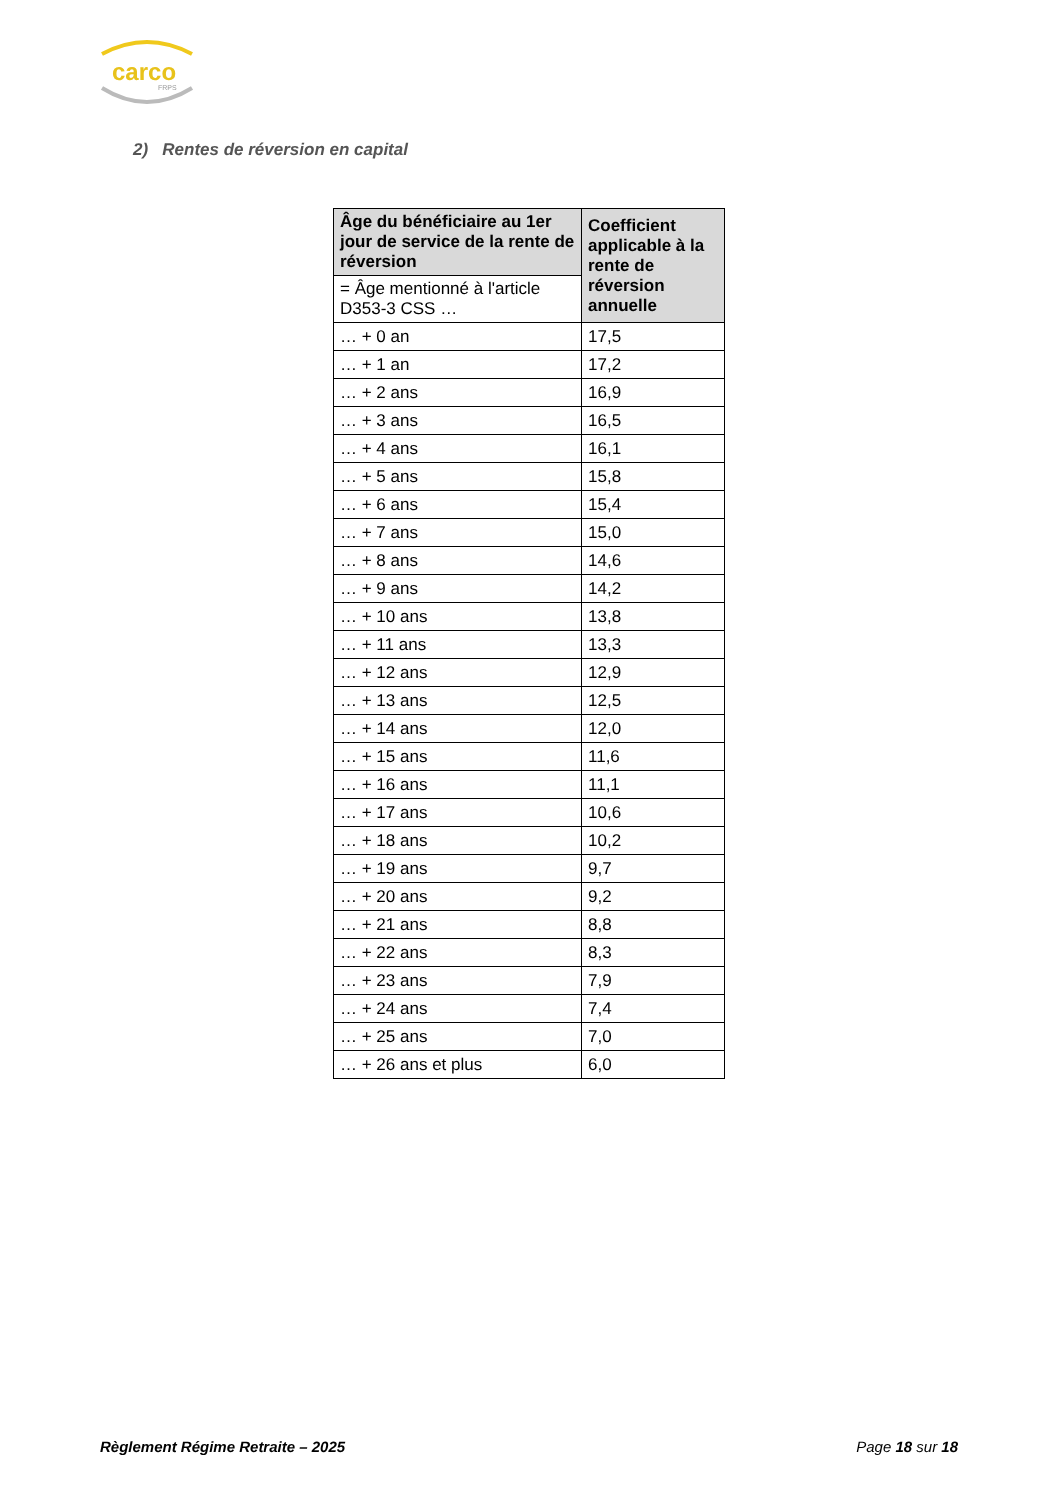carco
FRPS
2) Rentes de réversion en capital
| Âge du bénéficiaire au 1er jour de service de la rente de réversion | Coefficient applicable à la rente de réversion annuelle |
| --- | --- |
| = Âge mentionné à l'article D353-3 CSS … | |
| … + 0 an | 17,5 |
| … + 1 an | 17,2 |
| … + 2 ans | 16,9 |
| … + 3 ans | 16,5 |
| … + 4 ans | 16,1 |
| … + 5 ans | 15,8 |
| … + 6 ans | 15,4 |
| … + 7 ans | 15,0 |
| … + 8 ans | 14,6 |
| … + 9 ans | 14,2 |
| … + 10 ans | 13,8 |
| … + 11 ans | 13,3 |
| … + 12 ans | 12,9 |
| … + 13 ans | 12,5 |
| … + 14 ans | 12,0 |
| … + 15 ans | 11,6 |
| … + 16 ans | 11,1 |
| … + 17 ans | 10,6 |
| … + 18 ans | 10,2 |
| … + 19 ans | 9,7 |
| … + 20 ans | 9,2 |
| … + 21 ans | 8,8 |
| … + 22 ans | 8,3 |
| … + 23 ans | 7,9 |
| … + 24 ans | 7,4 |
| … + 25 ans | 7,0 |
| … + 26 ans et plus | 6,0 |
Règlement Régime Retraite – 2025 Page 18 sur 18